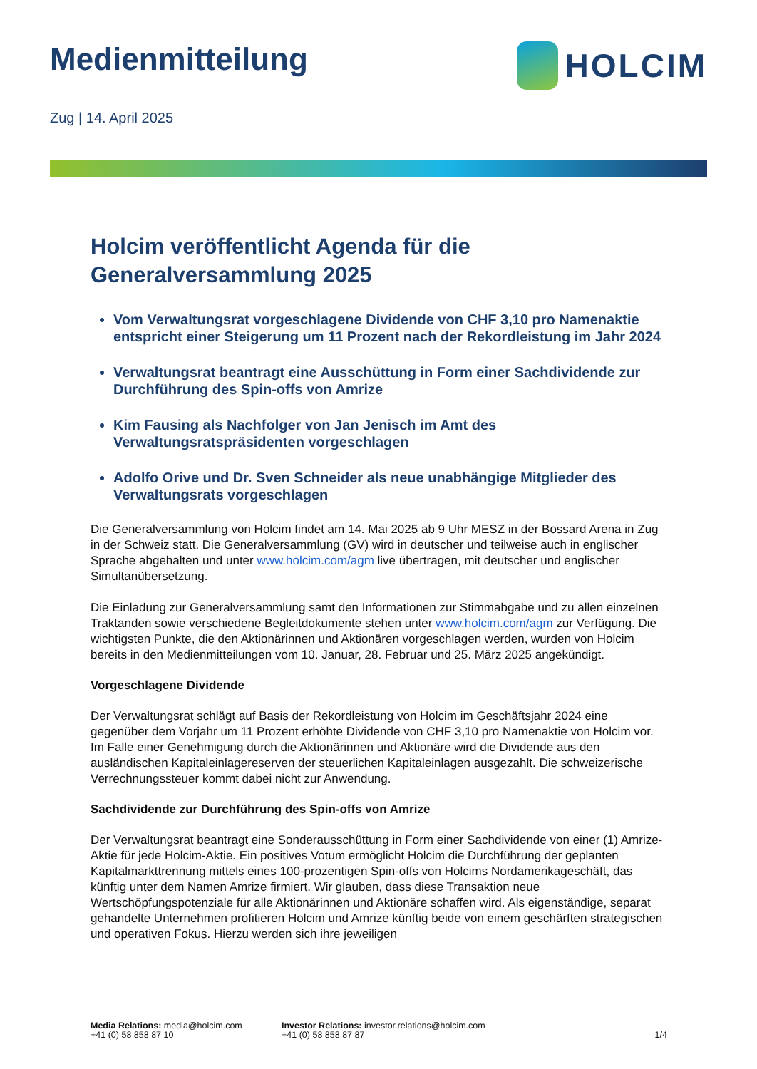Medienmitteilung HOLCIM
Zug | 14. April 2025
Holcim veröffentlicht Agenda für die Generalversammlung 2025
Vom Verwaltungsrat vorgeschlagene Dividende von CHF 3,10 pro Namenaktie entspricht einer Steigerung um 11 Prozent nach der Rekordleistung im Jahr 2024
Verwaltungsrat beantragt eine Ausschüttung in Form einer Sachdividende zur Durchführung des Spin-offs von Amrize
Kim Fausing als Nachfolger von Jan Jenisch im Amt des Verwaltungsratspräsidenten vorgeschlagen
Adolfo Orive und Dr. Sven Schneider als neue unabhängige Mitglieder des Verwaltungsrats vorgeschlagen
Die Generalversammlung von Holcim findet am 14. Mai 2025 ab 9 Uhr MESZ in der Bossard Arena in Zug in der Schweiz statt. Die Generalversammlung (GV) wird in deutscher und teilweise auch in englischer Sprache abgehalten und unter www.holcim.com/agm live übertragen, mit deutscher und englischer Simultanübersetzung.
Die Einladung zur Generalversammlung samt den Informationen zur Stimmabgabe und zu allen einzelnen Traktanden sowie verschiedene Begleitdokumente stehen unter www.holcim.com/agm zur Verfügung. Die wichtigsten Punkte, die den Aktionärinnen und Aktionären vorgeschlagen werden, wurden von Holcim bereits in den Medienmitteilungen vom 10. Januar, 28. Februar und 25. März 2025 angekündigt.
Vorgeschlagene Dividende
Der Verwaltungsrat schlägt auf Basis der Rekordleistung von Holcim im Geschäftsjahr 2024 eine gegenüber dem Vorjahr um 11 Prozent erhöhte Dividende von CHF 3,10 pro Namenaktie von Holcim vor. Im Falle einer Genehmigung durch die Aktionärinnen und Aktionäre wird die Dividende aus den ausländischen Kapitaleinlagereserven der steuerlichen Kapitaleinlagen ausgezahlt. Die schweizerische Verrechnungssteuer kommt dabei nicht zur Anwendung.
Sachdividende zur Durchführung des Spin-offs von Amrize
Der Verwaltungsrat beantragt eine Sonderausschüttung in Form einer Sachdividende von einer (1) Amrize-Aktie für jede Holcim-Aktie. Ein positives Votum ermöglicht Holcim die Durchführung der geplanten Kapitalmarkttrennung mittels eines 100-prozentigen Spin-offs von Holcims Nordamerikageschäft, das künftig unter dem Namen Amrize firmiert. Wir glauben, dass diese Transaktion neue Wertschöpfungspotenziale für alle Aktionärinnen und Aktionäre schaffen wird. Als eigenständige, separat gehandelte Unternehmen profitieren Holcim und Amrize künftig beide von einem geschärften strategischen und operativen Fokus. Hierzu werden sich ihre jeweiligen
Media Relations: media@holcim.com
+41 (0) 58 858 87 10
Investor Relations: investor.relations@holcim.com
+41 (0) 58 858 87 87
1/4